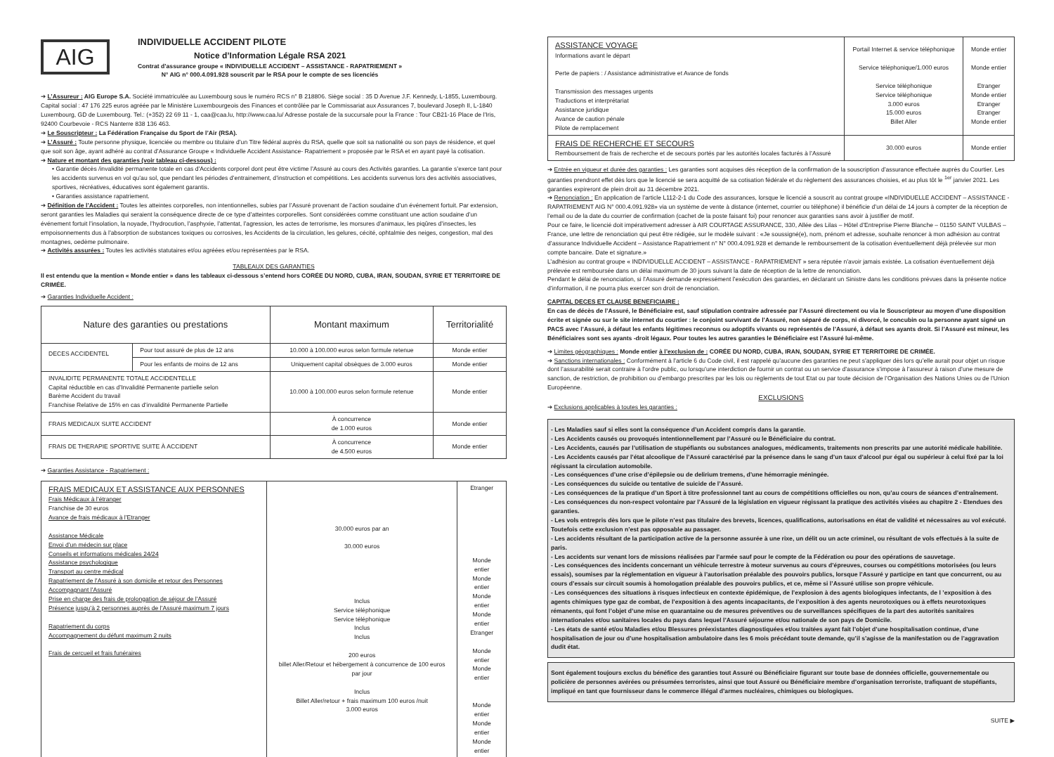AIG
INDIVIDUELLE ACCIDENT PILOTE
Notice d’Information Légale RSA 2021
Contrat d’assurance groupe « INDIVIDUELLE ACCIDENT – ASSISTANCE - RAPATRIEMENT »
N° AIG n° 000.4.091.928 souscrit par le RSA pour le compte de ses licenciés
➔ L’Assureur : AIG Europe S.A. Société immatriculée au Luxembourg sous le numéro RCS n° B 218806. Siège social : 35 D Avenue J.F. Kennedy, L-1855, Luxembourg. Capital social : 47 176 225 euros agréée par le Ministère Luxembourgeois des Finances et contrôlée par le Commissariat aux Assurances 7, boulevard Joseph II, L-1840 Luxembourg, GD de Luxembourg. Tel.: (+352) 22 69 11 - 1, caa@caa.lu, http://www.caa.lu/ Adresse postale de la succursale pour la France : Tour CB21-16 Place de l’Iris, 92400 Courbevoie - RCS Nanterre 838 136 463.
➔ Le Souscripteur : La Fédération Française du Sport de l’Air (RSA).
➔ L’Assuré : Toute personne physique, licenciée ou membre ou titulaire d’un Titre fédéral auprès du RSA, quelle que soit sa nationalité ou son pays de résidence, et quel que soit son âge, ayant adhéré au contrat d’Assurance Groupe « Individuelle Accident Assistance- Rapatriement » proposée par le RSA et en ayant payé la cotisation.
➔ Nature et montant des garanties (voir tableau ci-dessous) :
• Garantie décès /invalidité permanente totale en cas d’Accidents corporel dont peut être victime l’Assuré au cours des Activités garanties. La garantie s’exerce tant pour les accidents survenus en vol qu’au sol, que pendant les périodes d’entrainement, d’instruction et compétitions. Les accidents survenus lors des activités associatives, sportives, récréatives, éducatives sont également garantis.
• Garanties assistance rapatriement.
➔ Définition de l’Accident : Toutes les atteintes corporelles, non intentionnelles, subies par l’Assuré provenant de l’action soudaine d’un événement fortuit. Par extension, seront garanties les Maladies qui seraient la conséquence directe de ce type d’atteintes corporelles. Sont considérées comme constituant une action soudaine d’un événement fortuit l’insolation, la noyade, l’hydrocution, l’asphyxie, l’attentat, l’agression, les actes de terrorisme, les morsures d’animaux, les piqûres d’insectes, les empoisonnements dus à l’absorption de substances toxiques ou corrosives, les Accidents de la circulation, les gelures, cécité, ophtalmie des neiges, congestion, mal des montagnes, oedème pulmonaire.
➔ Activités assurées : Toutes les activités statutaires et/ou agréées et/ou représentées par le RSA.
TABLEAUX DES GARANTIES
Il est entendu que la mention « Monde entier » dans les tableaux ci-dessous s’entend hors CORÉE DU NORD, CUBA, IRAN, SOUDAN, SYRIE ET TERRITOIRE DE CRIMÉE.
➔ Garanties Individuelle Accident :
| Nature des garanties ou prestations | | Montant maximum | Territorialité |
| --- | --- | --- | --- |
| DECES ACCIDENTEL | Pour tout assuré de plus de 12 ans | 10.000 à 100.000 euros selon formule retenue | Monde entier |
| | Pour les enfants de moins de 12 ans | Uniquement capital obsèques de 3.000 euros | Monde entier |
| INVALIDITE PERMANENTE TOTALE ACCIDENTELLE Capital réductible en cas d’Invalidité Permanente partielle selon Barème Accident du travail Franchise Relative de 15% en cas d’invalidité Permanente Partielle | | 10.000 à 100.000 euros selon formule retenue | Monde entier |
| FRAIS MEDICAUX SUITE ACCIDENT | | À concurrence de 1.000 euros | Monde entier |
| FRAIS DE THERAPIE SPORTIVE SUITE À ACCIDENT | | À concurrence de 4.500 euros | Monde entier |
➔ Garanties Assistance - Rapatriement :
| FRAIS MEDICAUX ET ASSISTANCE AUX PERSONNES Frais Médicaux à l’étranger Franchise de 30 euros Avance de frais médicaux à l’Etranger Assistance Médicale Envoi d’un médecin sur place Conseils et informations médicales 24/24 Assistance psychologique Transport au centre médical Rapatriement de l’Assuré à son domicile et retour des Personnes Accompagnant l’Assuré Prise en charge des frais de prolongation de séjour de l’Assuré Présence jusqu’à 2 personnes auprès de l’Assuré maximum 7 jours Rapatriement du corps Accompagnement du défunt maximum 2 nuits Frais de cercueil et frais funéraires | 30.000 euros par an 30.000 euros Inclus Service téléphonique Service téléphonique Inclus Inclus 200 euros billet Aller/Retour et hébergement à concurrence de 100 euros par jour Inclus Billet Aller/retour + frais maximum 100 euros /nuit 3.000 euros | Etranger Monde entier Monde entier Monde entier Monde entier Etranger Monde entier Monde entier Monde entier Monde entier Monde entier |
| ASSISTANCE VOYAGE Informations avant le départ Perte de papiers : / Assistance administrative et Avance de fonds Transmission des messages urgents Traductions et interprétariat Assistance juridique Avance de caution pénale Pilote de remplacement | Portail Internet & service téléphonique Service téléphonique/1.000 euros Service téléphonique Service téléphonique 3.000 euros 15.000 euros Billet Aller | Monde entier Monde entier Etranger Monde entier Etranger Etranger Monde entier |
| FRAIS DE RECHERCHE ET SECOURS Remboursement de frais de recherche et de secours portés par les autorités locales facturés à l’Assuré | 30.000 euros | Monde entier |
➔ Entrée en vigueur et durée des garanties : Les garanties sont acquises dès réception de la confirmation de la souscription d’assurance effectuée auprès du Courtier. Les garanties prendront effet dès lors que le licencié se sera acquitté de sa cotisation fédérale et du règlement des assurances choisies, et au plus tôt le <sup>1er</sup> janvier 2021. Les garanties expireront de plein droit au 31 décembre 2021.
➔ Renonciation : En application de l’article L112-2-1 du Code des assurances, lorsque le licencié a souscrit au contrat groupe «INDIVIDUELLE ACCIDENT – ASSISTANCE - RAPATRIEMENT AIG N° 000.4.091.928» via un système de vente à distance (internet, courrier ou téléphone) il bénéficie d’un délai de 14 jours à compter de la réception de l’email ou de la date du courrier de confirmation (cachet de la poste faisant foi) pour renoncer aux garanties sans avoir à justifier de motif.
Pour ce faire, le licencié doit impérativement adresser à AIR COURTAGE ASSURANCE, 330, Allée des Lilas – Hôtel d’Entreprise Pierre Blanche – 01150 SAINT VULBAS – France, une lettre de renonciation qui peut être rédigée, sur le modèle suivant : «Je soussigné(e), nom, prénom et adresse, souhaite renoncer à mon adhésion au contrat d’assurance Individuelle Accident – Assistance Rapatriement n° N° 000.4.091.928 et demande le remboursement de la cotisation éventuellement déjà prélevée sur mon compte bancaire. Date et signature.»
L’adhésion au contrat groupe « INDIVIDUELLE ACCIDENT – ASSISTANCE - RAPATRIEMENT » sera réputée n’avoir jamais existée. La cotisation éventuellement déjà prélevée est remboursée dans un délai maximum de 30 jours suivant la date de réception de la lettre de renonciation.
Pendant le délai de renonciation, si l’Assuré demande expressément l’exécution des garanties, en déclarant un Sinistre dans les conditions prévues dans la présente notice d’information, il ne pourra plus exercer son droit de renonciation.
CAPITAL DECES ET CLAUSE BENEFICIAIRE :
En cas de décès de l’Assuré, le Bénéficiaire est, sauf stipulation contraire adressée par l’Assuré directement ou via le Souscripteur au moyen d’une disposition écrite et signée ou sur le site internet du courtier : le conjoint survivant de l’Assuré, non séparé de corps, ni divorcé, le concubin ou la personne ayant signé un PACS avec l’Assuré, à défaut les enfants légitimes reconnus ou adoptifs vivants ou représentés de l’Assuré, à défaut ses ayants droit. Si l’Assuré est mineur, les Bénéficiaires sont ses ayants -droit légaux. Pour toutes les autres garanties le Bénéficiaire est l’Assuré lui-même.
➔ Limites géographiques : Monde entier à l’exclusion de : CORÉE DU NORD, CUBA, IRAN, SOUDAN, SYRIE ET TERRITOIRE DE CRIMÉE.
➔ Sanctions internationales : Conformément à l’article 6 du Code civil, il est rappelé qu’aucune des garanties ne peut s’appliquer dès lors qu’elle aurait pour objet un risque dont l’assurabilité serait contraire à l’ordre public, ou lorsqu’une interdiction de fournir un contrat ou un service d’assurance s’impose à l’assureur à raison d’une mesure de sanction, de restriction, de prohibition ou d’embargo prescrites par les lois ou règlements de tout Etat ou par toute décision de l’Organisation des Nations Unies ou de l’Union Européenne.
EXCLUSIONS
➔ Exclusions applicables à toutes les garanties :
- Les Maladies sauf si elles sont la conséquence d’un Accident compris dans la garantie.
- Les Accidents causés ou provoqués intentionnellement par l’Assuré ou le Bénéficiaire du contrat.
- Les Accidents, causés par l’utilisation de stupéfiants ou substances analogues, médicaments, traitements non prescrits par une autorité médicale habilitée.
- Les Accidents causés par l’état alcoolique de l’Assuré caractérisé par la présence dans le sang d’un taux d’alcool pur égal ou supérieur à celui fixé par la loi régissant la circulation automobile.
- Les conséquences d’une crise d’épilepsie ou de delirium tremens, d’une hémorragie méningée.
- Les conséquences du suicide ou tentative de suicide de l’Assuré.
- Les conséquences de la pratique d’un Sport à titre professionnel tant au cours de compétitions officielles ou non, qu’au cours de séances d’entraînement.
- Les conséquences du non-respect volontaire par l’Assuré de la législation en vigueur régissant la pratique des activités visées au chapitre 2 - Etendues des garanties.
- Les vols entrepris dès lors que le pilote n’est pas titulaire des brevets, licences, qualifications, autorisations en état de validité et nécessaires au vol exécuté. Toutefois cette exclusion n’est pas opposable au passager.
- Les accidents résultant de la participation active de la personne assurée à une rixe, un délit ou un acte criminel, ou résultant de vols effectués à la suite de paris.
- Les accidents sur venant lors de missions réalisées par l’armée sauf pour le compte de la Fédération ou pour des opérations de sauvetage.
- Les conséquences des incidents concernant un véhicule terrestre à moteur survenus au cours d’épreuves, courses ou compétitions motorisées (ou leurs essais), soumises par la réglementation en vigueur à l’autorisation préalable des pouvoirs publics, lorsque l’Assuré y participe en tant que concurrent, ou au cours d’essais sur circuit soumis à homologation préalable des pouvoirs publics, et ce, même si l’Assuré utilise son propre véhicule.
- Les conséquences des situations à risques infectieux en contexte épidémique, de l’explosion à des agents biologiques infectants, de l ’exposition à des agents chimiques type gaz de combat, de l’exposition à des agents incapacitants, de l’exposition à des agents neurotoxiques ou à effets neurotoxiques rémanents, qui font l’objet d’une mise en quarantaine ou de mesures préventives ou de surveillances spécifiques de la part des autorités sanitaires internationales et/ou sanitaires locales du pays dans lequel l’Assuré séjourne et/ou nationale de son pays de Domicile.
- Les états de santé et/ou Maladies et/ou Blessures préexistantes diagnostiquées et/ou traitées ayant fait l’objet d’une hospitalisation continue, d’une hospitalisation de jour ou d’une hospitalisation ambulatoire dans les 6 mois précédant toute demande, qu’il s’agisse de la manifestation ou de l’aggravation dudit état.
Sont également toujours exclus du bénéfice des garanties tout Assuré ou Bénéficiaire figurant sur toute base de données officielle, gouvernementale ou policière de personnes avérées ou présumées terroristes, ainsi que tout Assuré ou Bénéficiaire membre d’organisation terroriste, trafiquant de stupéfiants, impliqué en tant que fournisseur dans le commerce illégal d’armes nucléaires, chimiques ou biologiques.
SUITE ▶